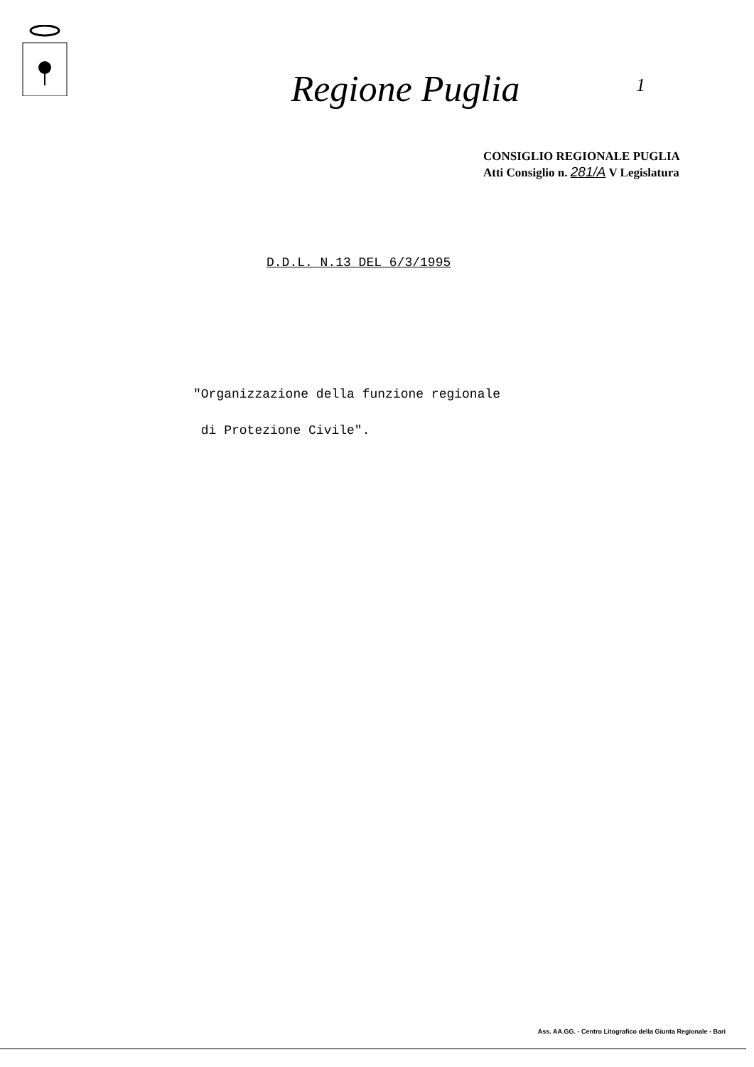Regione Puglia
1
CONSIGLIO REGIONALE PUGLIA
Atti Consiglio n. 281/A V Legislatura
D.D.L. N.13 DEL 6/3/1995
"Organizzazione della funzione regionale
di Protezione Civile".
Ass. AA.GG. - Centro Litografico della Giunta Regionale - Bari